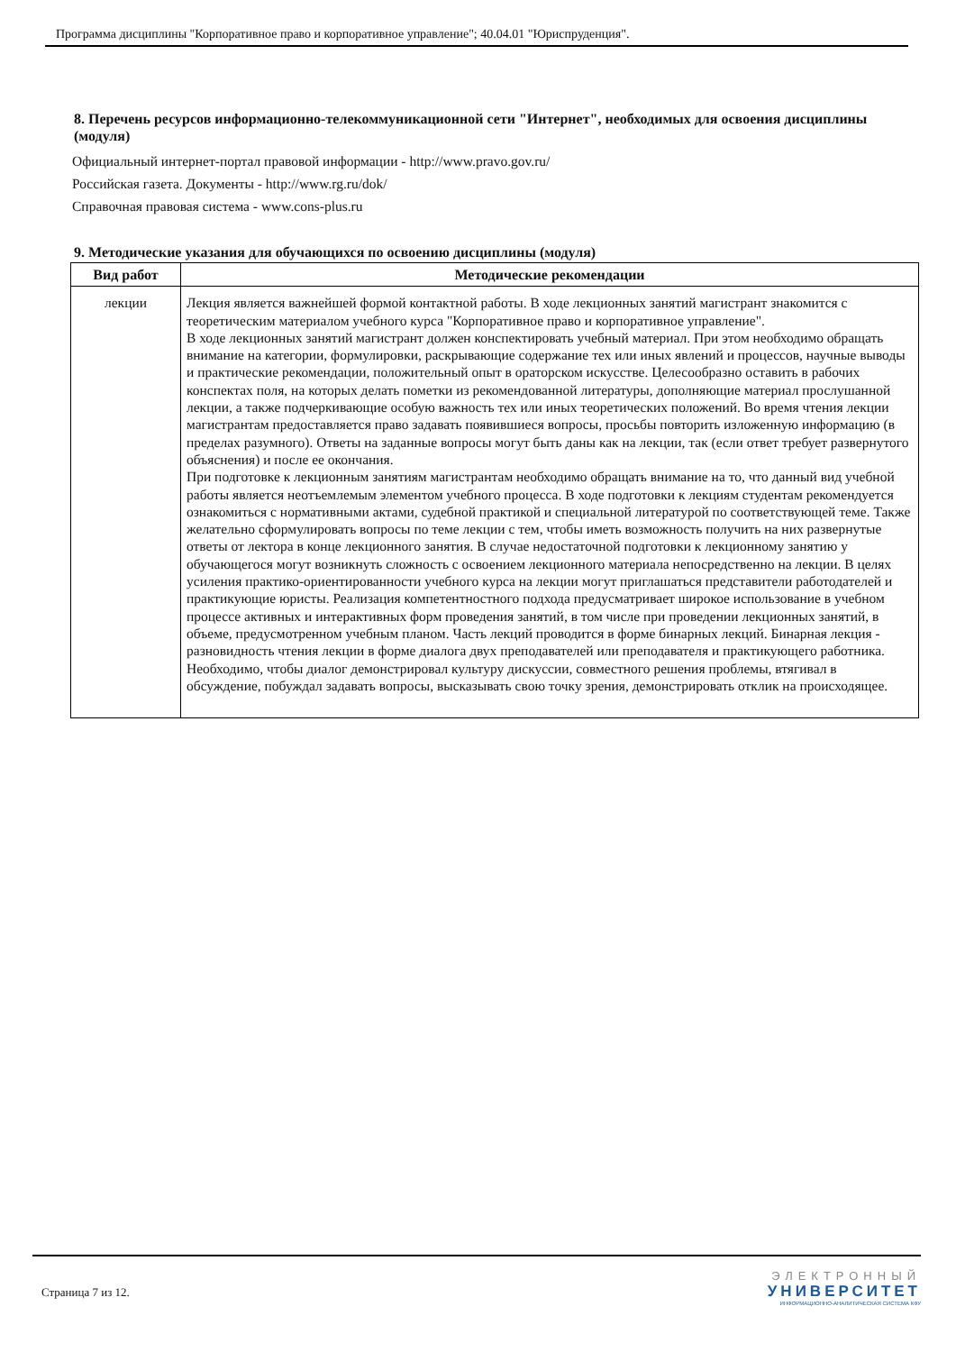Программа дисциплины "Корпоративное право и корпоративное управление"; 40.04.01 "Юриспруденция".
8. Перечень ресурсов информационно-телекоммуникационной сети "Интернет", необходимых для освоения дисциплины (модуля)
Официальный интернет-портал правовой информации - http://www.pravo.gov.ru/
Российская газета. Документы - http://www.rg.ru/dok/
Справочная правовая система - www.cons-plus.ru
9. Методические указания для обучающихся по освоению дисциплины (модуля)
| Вид работ | Методические рекомендации |
| --- | --- |
| лекции | Лекция является важнейшей формой контактной работы. В ходе лекционных занятий магистрант знакомится с теоретическим материалом учебного курса "Корпоративное право и корпоративное управление". В ходе лекционных занятий магистрант должен конспектировать учебный материал. При этом необходимо обращать внимание на категории, формулировки, раскрывающие содержание тех или иных явлений и процессов, научные выводы и практические рекомендации, положительный опыт в ораторском искусстве. Целесообразно оставить в рабочих конспектах поля, на которых делать пометки из рекомендованной литературы, дополняющие материал прослушанной лекции, а также подчеркивающие особую важность тех или иных теоретических положений. Во время чтения лекции магистрантам предоставляется право задавать появившиеся вопросы, просьбы повторить изложенную информацию (в пределах разумного). Ответы на заданные вопросы могут быть даны как на лекции, так (если ответ требует развернутого объяснения) и после ее окончания. При подготовке к лекционным занятиям магистрантам необходимо обращать внимание на то, что данный вид учебной работы является неотъемлемым элементом учебного процесса. В ходе подготовки к лекциям студентам рекомендуется ознакомиться с нормативными актами, судебной практикой и специальной литературой по соответствующей теме. Также желательно сформулировать вопросы по теме лекции с тем, чтобы иметь возможность получить на них развернутые ответы от лектора в конце лекционного занятия. В случае недостаточной подготовки к лекционному занятию у обучающегося могут возникнуть сложность с освоением лекционного материала непосредственно на лекции. В целях усиления практико-ориентированности учебного курса на лекции могут приглашаться представители работодателей и практикующие юристы. Реализация компетентностного подхода предусматривает широкое использование в учебном процессе активных и интерактивных форм проведения занятий, в том числе при проведении лекционных занятий, в объеме, предусмотренном учебным планом. Часть лекций проводится в форме бинарных лекций. Бинарная лекция - разновидность чтения лекции в форме диалога двух преподавателей или преподавателя и практикующего работника. Необходимо, чтобы диалог демонстрировал культуру дискуссии, совместного решения проблемы, втягивал в обсуждение, побуждал задавать вопросы, высказывать свою точку зрения, демонстрировать отклик на происходящее. |
Страница 7 из 12.
ЭЛЕКТРОННЫЙ
УНИВЕРСИТЕТ
ИНФОРМАЦИОННО-АНАЛИТИЧЕСКАЯ СИСТЕМА КФУ